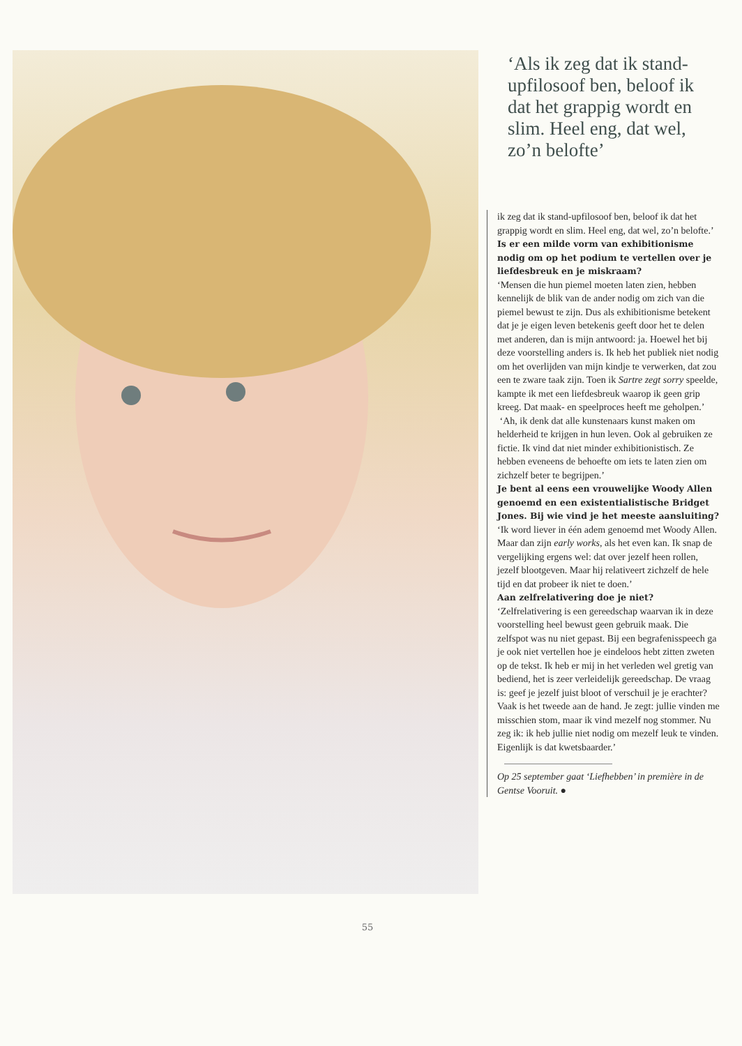‘Als ik zeg dat ik stand-upfilosoof ben, beloof ik dat het grappig wordt en slim. Heel eng, dat wel, zo’n belofte’
ik zeg dat ik stand-upfilosoof ben, beloof ik dat het grappig wordt en slim. Heel eng, dat wel, zo’n belofte.’
Is er een milde vorm van exhibitionisme nodig om op het podium te vertellen over je liefdesbreuk en je miskraam?
‘Mensen die hun piemel moeten laten zien, hebben kennelijk de blik van de ander nodig om zich van die piemel bewust te zijn. Dus als exhibitionisme betekent dat je je eigen leven betekenis geeft door het te delen met anderen, dan is mijn antwoord: ja. Hoewel het bij deze voorstelling anders is. Ik heb het publiek niet nodig om het overlijden van mijn kindje te verwerken, dat zou een te zware taak zijn. Toen ik Sartre zegt sorry speelde, kampte ik met een liefdesbreuk waarop ik geen grip kreeg. Dat maak- en speelproces heeft me geholpen.’
‘Ah, ik denk dat alle kunstenaars kunst maken om helderheid te krijgen in hun leven. Ook al gebruiken ze fictie. Ik vind dat niet minder exhibitionistisch. Ze hebben eveneens de behoefte om iets te laten zien om zichzelf beter te begrijpen.’
Je bent al eens een vrouwelijke Woody Allen genoemd en een existentialistische Bridget Jones. Bij wie vind je het meeste aansluiting?
‘Ik word liever in één adem genoemd met Woody Allen. Maar dan zijn early works, als het even kan. Ik snap de vergelijking ergens wel: dat over jezelf heen rollen, jezelf blootgeven. Maar hij relativeert zichzelf de hele tijd en dat probeer ik niet te doen.’
Aan zelfrelativering doe je niet?
‘Zelfrelativering is een gereedschap waarvan ik in deze voorstelling heel bewust geen gebruik maak. Die zelfspot was nu niet gepast. Bij een begrafenisspeech ga je ook niet vertellen hoe je eindeloos hebt zitten zweten op de tekst. Ik heb er mij in het verleden wel gretig van bediend, het is zeer verleidelijk gereedschap. De vraag is: geef je jezelf juist bloot of verschuil je je erachter? Vaak is het tweede aan de hand. Je zegt: jullie vinden me misschien stom, maar ik vind mezelf nog stommer. Nu zeg ik: ik heb jullie niet nodig om mezelf leuk te vinden. Eigenlijk is dat kwetsbaarder.’
Op 25 september gaat ‘Liefhebben’ in première in de Gentse Vooruit. ●
55